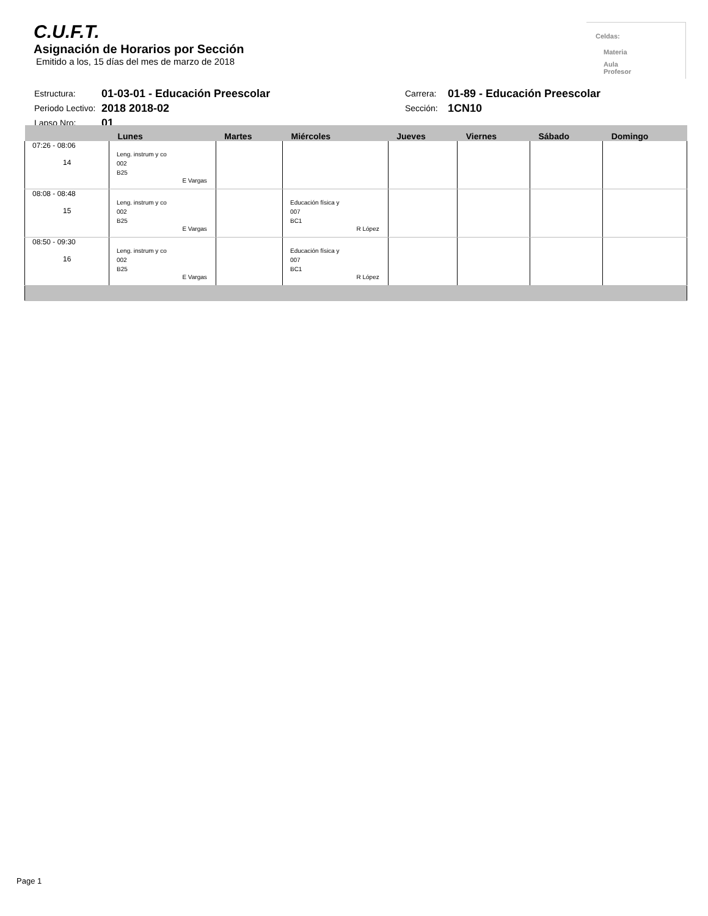C.U.F.T.
Asignación de Horarios por Sección
Emitido a los, 15 días del mes de marzo de 2018
Celdas:
Materia
Aula
Profesor
| Estructura: | 01-03-01 - Educación Preescolar | Carrera: | 01-89 - Educación Preescolar |
| Periodo Lectivo: | 2018 2018-02 | Sección: | 1CN10 |
| Lapso Nro: | 01 | | |
| | Lunes | Martes | Miércoles | Jueves | Viernes | Sábado | Domingo |
| --- | --- | --- | --- | --- | --- | --- | --- |
| 07:26 - 08:06 14 | Leng. instrum y co 002 B25 E Vargas | | | | | | |
| 08:08 - 08:48 15 | Leng. instrum y co 002 B25 E Vargas | | Educación física y 007 BC1 R López | | | | |
| 08:50 - 09:30 16 | Leng. instrum y co 002 B25 E Vargas | | Educación física y 007 BC1 R López | | | | |
Page 1